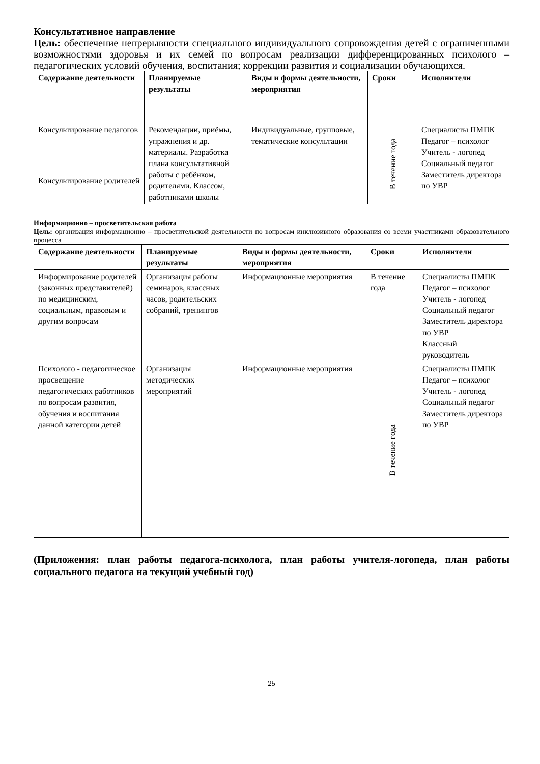Консультативное направление
Цель: обеспечение непрерывности специального индивидуального сопровождения детей с ограниченными возможностями здоровья и их семей по вопросам реализации дифференцированных психолого – педагогических условий обучения, воспитания; коррекции развития и социализации обучающихся.
| Содержание деятельности | Планируемые результаты | Виды и формы деятельности, мероприятия | Сроки | Исполнители |
| --- | --- | --- | --- | --- |
| Консультирование педагогов | Рекомендации, приёмы, упражнения и др. материалы. Разработка плана консультативной работы с ребёнком, родителями. Классом, работниками школы | Индивидуальные, групповые, тематические консультации | В течение года | Специалисты ПМПК Педагог – психолог Учитель - логопед Социальный педагог Заместитель директора по УВР |
| Консультирование родителей | | | | |
Информационно – просветительская работа
Цель: организация информационно – просветительской деятельности по вопросам инклюзивного образования со всеми участниками образовательного процесса
| Содержание деятельности | Планируемые результаты | Виды и формы деятельности, мероприятия | Сроки | Исполнители |
| --- | --- | --- | --- | --- |
| Информирование родителей (законных представителей) по медицинским, социальным, правовым и другим вопросам | Организация работы семинаров, классных часов, родительских собраний, тренингов | Информационные мероприятия | В течение года | Специалисты ПМПК Педагог – психолог Учитель - логопед Социальный педагог Заместитель директора по УВР Классный руководитель |
| Психолого - педагогическое просвещение педагогических работников по вопросам развития, обучения и воспитания данной категории детей | Организация методических мероприятий | Информационные мероприятия | В течение года | Специалисты ПМПК Педагог – психолог Учитель - логопед Социальный педагог Заместитель директора по УВР |
(Приложения: план работы педагога-психолога, план работы учителя-логопеда, план работы социального педагога на текущий учебный год)
25